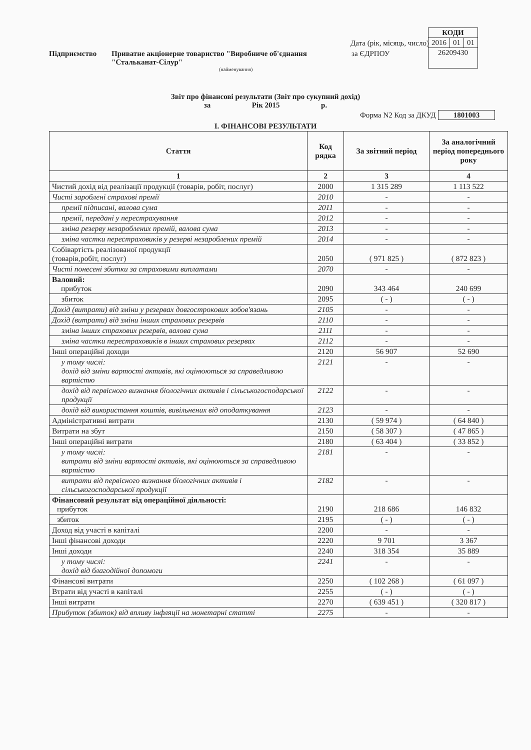| КОДИ | | |
| 2016 | 01 | 01 |
| 26209430 | | |
Дата (рік, місяць, число)
Підприємство Приватне акціонерне товариство "Виробниче об'єднання "Стальканат-Сілур" за ЄДРПОУ
(найменування)
Звіт про фінансові результати (Звіт про сукупний дохід)
за Рік 2015 р.
Форма N2 Код за ДКУД 1801003
І. ФІНАНСОВІ РЕЗУЛЬТАТИ
| Стаття | Код рядка | За звітний період | За аналогічний період попереднього року |
| --- | --- | --- | --- |
| 1 | 2 | 3 | 4 |
| Чистий дохід від реалізації продукції (товарів, робіт, послуг) | 2000 | 1 315 289 | 1 113 522 |
| Чисті зароблені страхові премії | 2010 | - | - |
| премії підписані, валова сума | 2011 | - | - |
| премії, передані у перестрахування | 2012 | - | - |
| зміна резерву незароблених премій, валова сума | 2013 | - | - |
| зміна частки перестраховиків у резерві незароблених премій | 2014 | - | - |
| Собівартість реалізованої продукції (товарів,робіт, послуг) | 2050 | ( 971 825 ) | ( 872 823 ) |
| Чисті понесені збитки за страховими виплатами | 2070 | - | - |
| Валовий: прибуток | 2090 | 343 464 | 240 699 |
| збиток | 2095 | ( - ) | ( - ) |
| Дохід (витрати) від зміни у резервах довгострокових зобов'язань | 2105 | - | - |
| Дохід (витрати) від зміни інших страхових резервів | 2110 | - | - |
| зміна інших страхових резервів, валова сума | 2111 | - | - |
| зміна частки перестраховиків в інших страхових резервах | 2112 | - | - |
| Інші операційні доходи | 2120 | 56 907 | 52 690 |
| у тому числі: дохід від зміни вартості активів, які оцінюються за справедливою вартістю | 2121 | - | - |
| дохід від первісного визнання біологічних активів і сільськогосподарської продукції | 2122 | - | - |
| дохід від використання коштів, вивільнених від оподаткування | 2123 | - | - |
| Адміністративні витрати | 2130 | ( 59 974 ) | ( 64 840 ) |
| Витрати на збут | 2150 | ( 58 307 ) | ( 47 865 ) |
| Інші операційні витрати | 2180 | ( 63 404 ) | ( 33 852 ) |
| у тому числі: витрати від зміни вартості активів, які оцінюються за справедливою вартістю | 2181 | - | - |
| витрати від первісного визнання біологічних активів і сільськогосподарської продукції | 2182 | - | - |
| Фінансовий результат від операційної діяльності: прибуток | 2190 | 218 686 | 146 832 |
| збиток | 2195 | ( - ) | ( - ) |
| Доход від участі в капіталі | 2200 | - | - |
| Інші фінансові доходи | 2220 | 9 701 | 3 367 |
| Інші доходи | 2240 | 318 354 | 35 889 |
| у тому числі: дохід від благодійної допомоги | 2241 | - | - |
| Фінансові витрати | 2250 | ( 102 268 ) | ( 61 097 ) |
| Втрати від участі в капіталі | 2255 | ( - ) | ( - ) |
| Інші витрати | 2270 | ( 639 451 ) | ( 320 817 ) |
| Прибуток (збиток) від впливу інфляції на монетарні статті | 2275 | - | - |